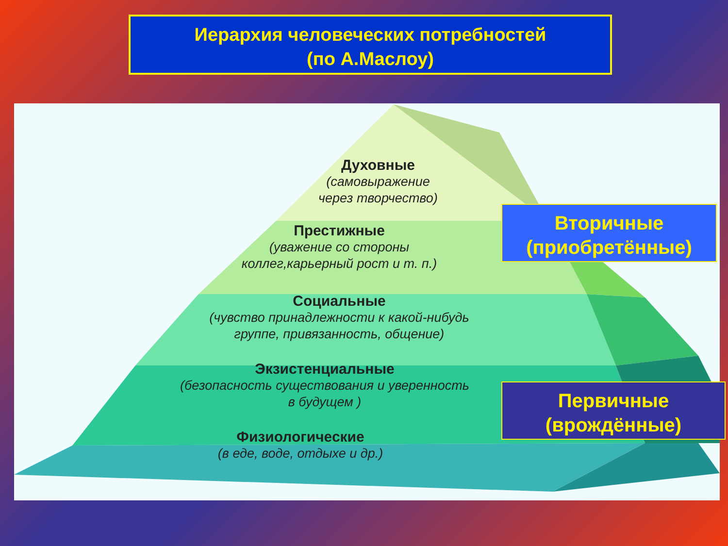Иерархия человеческих потребностей
(по А.Маслоу)
Духовные
(самовыражение
через творчество)
Престижные
(уважение со стороны
коллег,карьерный рост и т. п.)
Социальные
(чувство принадлежности к какой-нибудь
группе, привязанность, общение)
Экзистенциальные
(безопасность существования и уверенность
в будущем )
Физиологические
(в еде, воде, отдыхе и др.)
Вторичные
(приобретённые)
Первичные
(врождённые)